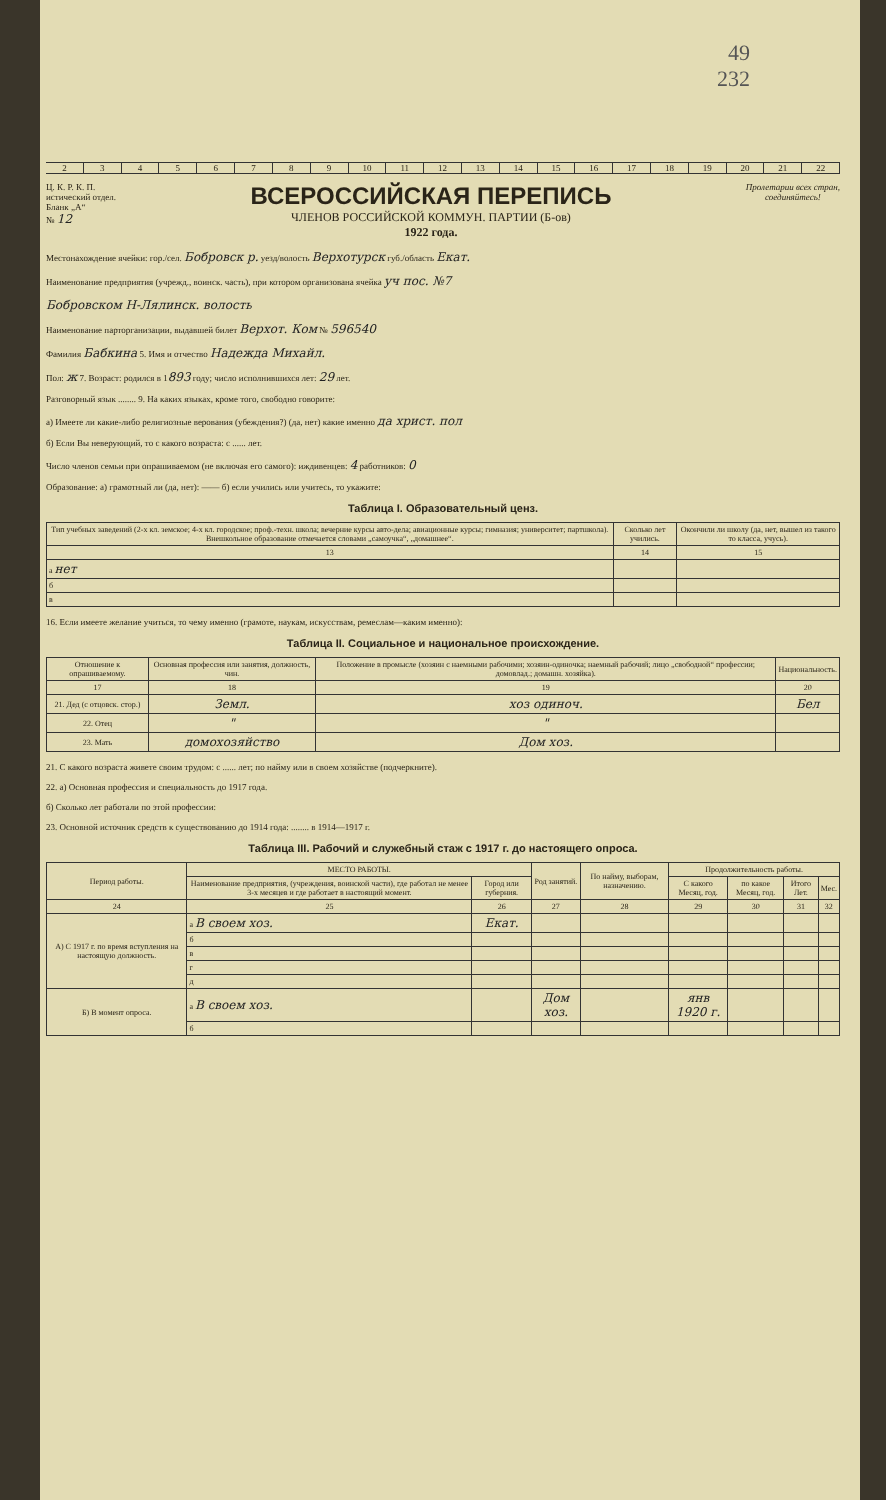49
232
23456789 10 11 12 13 14 15 16 17 18 19 20 21 22
Ц. К. Р. К. П.
истический отдел.
Бланк „А“
№ 12
ВСЕРОССИЙСКАЯ ПЕРЕПИСЬ
ЧЛЕНОВ РОССИЙСКОЙ КОММУН. ПАРТИИ (Б-ов)
1922 года.
Пролетарии всех стран,
соединяйтесь!
Местонахождение ячейки: гор./сел. Бобровск р. уезд/волость Верхотурск губ./область Екат.
Наименование предприятия (учрежд., воинск. часть), при котором организована ячейка уч пос. №7
Бобровском Н-Лялинск. волость
Наименование парторганизации, выдавшей билет Верхот. Ком № 596540
Фамилия Бабкина 5. Имя и отчество Надежда Михайл.
Пол: ж 7. Возраст: родился в 1893 году; число исполнившихся лет: 29 лет.
Разговорный язык ........ 9. На каких языках, кроме того, свободно говорите:
а) Имеете ли какие-либо религиозные верования (убеждения?) (да, нет) какие именно да христ. пол
б) Если Вы неверующий, то с какого возраста: с ...... лет.
Число членов семьи при опрашиваемом (не включая его самого): иждивенцев: 4 работников: 0
Образование: а) грамотный ли (да, нет): —— б) если учились или учитесь, то укажите:
Таблица I. Образовательный ценз.
| Тип учебных заведений (2-х кл. земское; 4-х кл. городское; проф.-техн. школа; вечерние курсы авто-дела; авиационные курсы; гимназия; университет; партшкола). Внешкольное образование отмечается словами „самоучка“, „домашнее“. | Сколько лет учились. | Окончили ли школу (да, нет, вышел из такого то класса, учусь). |
| --- | --- | --- |
| 13 | 14 | 15 |
| а нет | | |
| б | | |
| в | | |
16. Если имеете желание учиться, то чему именно (грамоте, наукам, искусствам, ремеслам—каким именно):
Таблица II. Социальное и национальное происхождение.
| Отношение к опрашиваемому. | Основная профессия или занятия, должность, чин. | Положение в промысле (хозяин с наемными рабочими; хозяин-одиночка; наемный рабочий; лицо „свободной“ профессии; домовлад.; домашн. хозяйка). | Национальность. |
| --- | --- | --- | --- |
| 17 | 18 | 19 | 20 |
| 21. Дед (с отцовск. стор.) | Земл. | хоз одиноч. | Бел |
| 22. Отец | " | " | |
| 23. Мать | домохозяйство | Дом хоз. | |
21. С какого возраста живете своим трудом: с ...... лет; по найму или в своем хозяйстве (подчеркните).
22. а) Основная профессия и специальность до 1917 года.
б) Сколько лет работали по этой профессии:
23. Основной источник средств к существованию до 1914 года: ........ в 1914—1917 г.
Таблица III. Рабочий и служебный стаж с 1917 г. до настоящего опроса.
| Период работы. | МЕСТО РАБОТЫ. | | Род занятий. | По найму, выборам, назначению. | Продолжительность работы. | | | |
| --- | --- | --- | --- | --- | --- | --- | --- | --- |
| | Наименование предприятия, (учреждения, воинской части), где работал не менее 3-х месяцев и где работает в настоящий момент. | Город или губерния. | | | С какого Месяц, год. | по какое Месяц, год. | Итого Лет. | Мес. |
| 24 | 25 | 26 | 27 | 28 | 29 | 30 | 31 | 32 |
| А) С 1917 г. по время вступления на настоящую должность. | а В своем хоз. | Екат. | | | | | | |
| | б | | | | | | | |
| | в | | | | | | | |
| | г | | | | | | | |
| | д | | | | | | | |
| Б) В момент опроса. | а В своем хоз. | | Дом хоз. | | янв 1920 г. | | | |
| | б | | | | | | | |